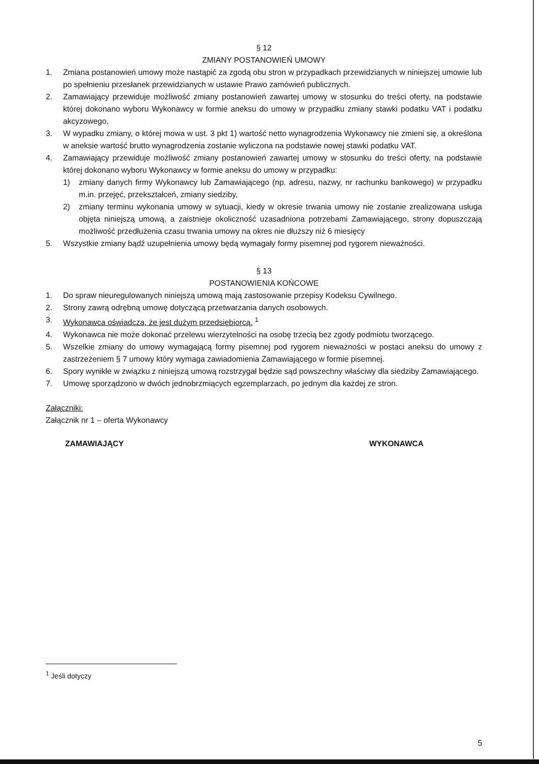§ 12
ZMIANY POSTANOWIEŃ UMOWY
1. Zmiana postanowień umowy może nastąpić za zgodą obu stron w przypadkach przewidzianych w niniejszej umowie lub po spełnieniu przesłanek przewidzianych w ustawie Prawo zamówień publicznych.
2. Zamawiający przewiduje możliwość zmiany postanowień zawartej umowy w stosunku do treści oferty, na podstawie której dokonano wyboru Wykonawcy w formie aneksu do umowy w przypadku zmiany stawki podatku VAT i podatku akcyzowego,
3. W wypadku zmiany, o której mowa w ust. 3 pkt 1) wartość netto wynagrodzenia Wykonawcy nie zmieni się, a określona w aneksie wartość brutto wynagrodzenia zostanie wyliczona na podstawie nowej stawki podatku VAT.
4. Zamawiający przewiduje możliwość zmiany postanowień zawartej umowy w stosunku do treści oferty, na podstawie której dokonano wyboru Wykonawcy w formie aneksu do umowy w przypadku:
1) zmiany danych firmy Wykonawcy lub Zamawiającego (np. adresu, nazwy, nr rachunku bankowego) w przypadku m.in. przejęć, przekształceń, zmiany siedziby,
2) zmiany terminu wykonania umowy w sytuacji, kiedy w okresie trwania umowy nie zostanie zrealizowana usługa objęta niniejszą umową, a zaistnieje okoliczność uzasadniona potrzebami Zamawiającego, strony dopuszczają możliwość przedłużenia czasu trwania umowy na okres nie dłuższy niż 6 miesięcy
5. Wszystkie zmiany bądź uzupełnienia umowy będą wymagały formy pisemnej pod rygorem nieważności.
§ 13
POSTANOWIENIA KOŃCOWE
1. Do spraw nieuregulowanych niniejszą umową mają zastosowanie przepisy Kodeksu Cywilnego.
2. Strony zawrą odrębną umowę dotyczącą przetwarzania danych osobowych.
3. Wykonawca oświadcza, że jest dużym przedsiębiorcą. <sup>1</sup>
4. Wykonawca nie może dokonać przelewu wierzytelności na osobę trzecią bez zgody podmiotu tworzącego.
5. Wszelkie zmiany do umowy wymagającą formy pisemnej pod rygorem nieważności w postaci aneksu do umowy z zastrzeżeniem § 7 umowy który wymaga zawiadomienia Zamawiającego w formie pisemnej.
6. Spory wynikłe w związku z niniejszą umową rozstrzygał będzie sąd powszechny właściwy dla siedziby Zamawiającego.
7. Umowę sporządzono w dwóch jednobrzmiących egzemplarzach, po jednym dla każdej ze stron.
Załączniki:
Załącznik nr 1 – oferta Wykonawcy
ZAMAWIAJĄCY WYKONAWCA
<sup>1</sup> Jeśli dotyczy
5